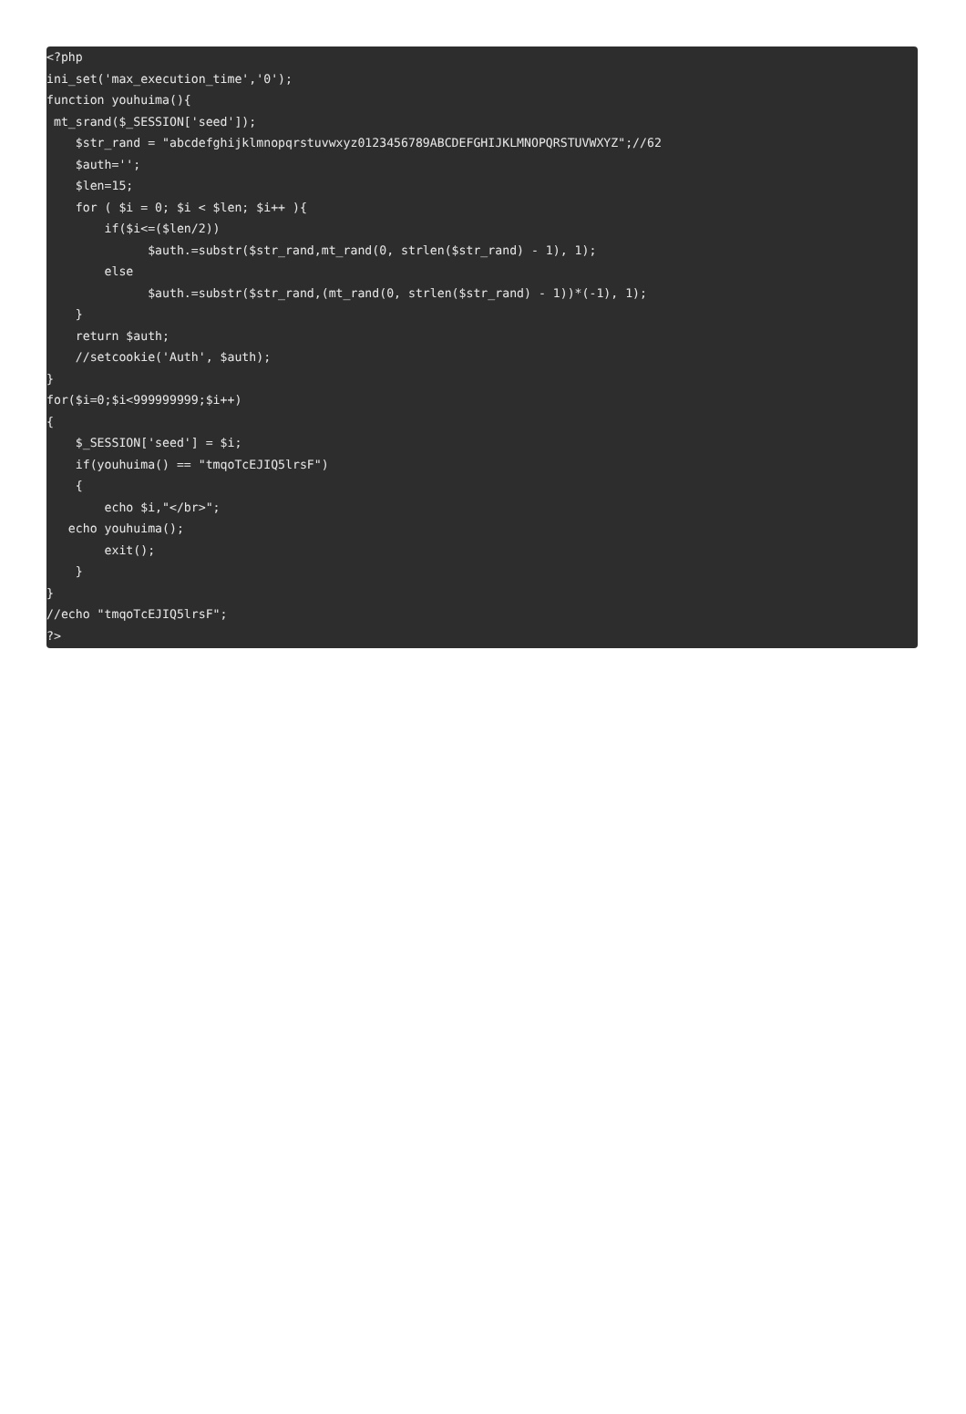<?php
ini_set('max_execution_time','0');
function youhuima(){
 mt_srand($_SESSION['seed']);
    $str_rand = "abcdefghijklmnopqrstuvwxyz0123456789ABCDEFGHIJKLMNOPQRSTUVWXYZ";//62
    $auth='';
    $len=15;
    for ( $i = 0; $i < $len; $i++ ){
        if($i<=($len/2))
              $auth.=substr($str_rand,mt_rand(0, strlen($str_rand) - 1), 1);
        else
              $auth.=substr($str_rand,(mt_rand(0, strlen($str_rand) - 1))*(-1), 1);
    }
    return $auth;
    //setcookie('Auth', $auth);
}
for($i=0;$i<999999999;$i++)
{
    $_SESSION['seed'] = $i;
    if(youhuima() == "tmqoTcEJIQ5lrsF")
    {
        echo $i,"</br>";
   echo youhuima();
        exit();
    }
}
//echo "tmqoTcEJIQ5lrsF";
?>